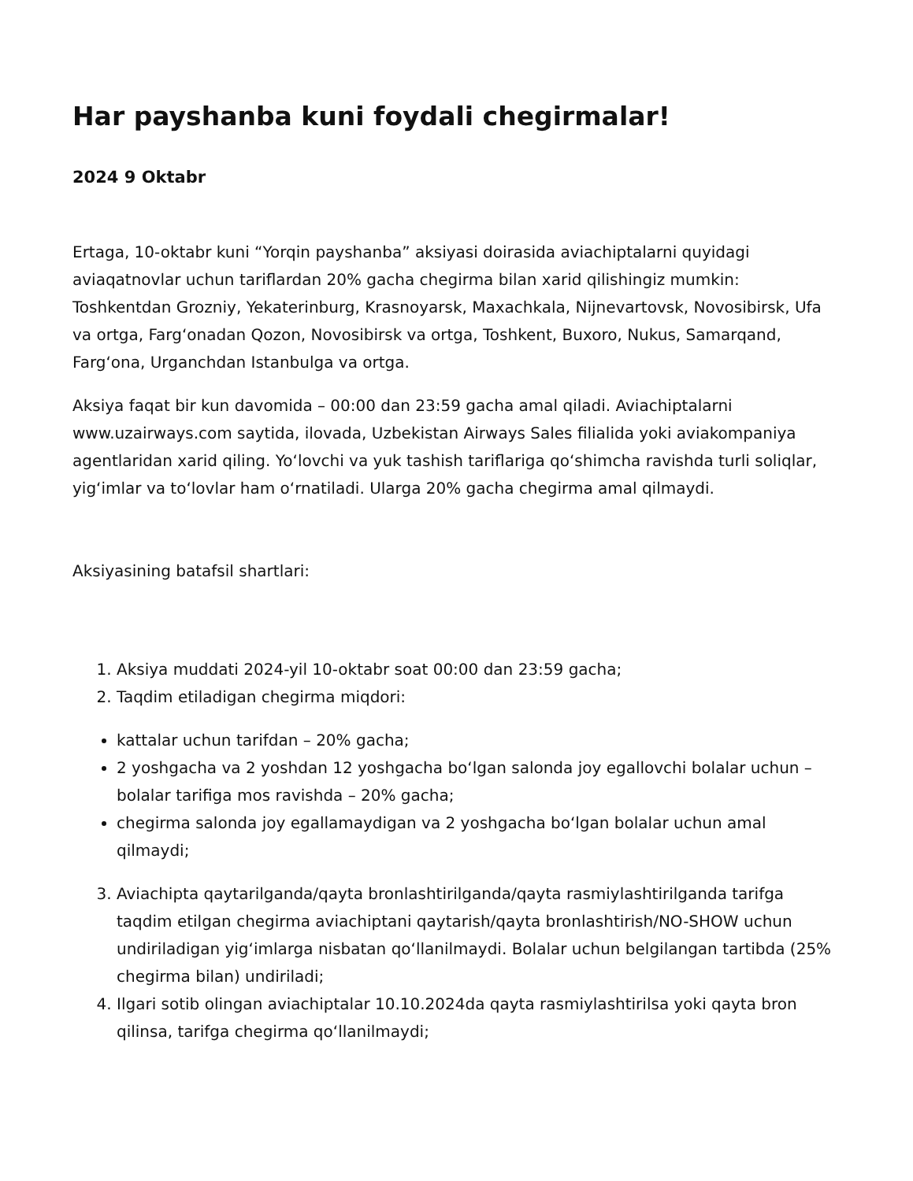Har payshanba kuni foydali chegirmalar!
2024 9 Oktabr
Ertaga, 10-oktabr kuni “Yorqin payshanba” aksiyasi doirasida aviachiptalarni quyidagi aviaqatnovlar uchun tariflardan 20% gacha chegirma bilan xarid qilishingiz mumkin: Toshkentdan Grozniy, Yekaterinburg, Krasnoyarsk, Maxachkala, Nijnevartovsk, Novosibirsk, Ufa va ortga, Fargʻonadan Qozon, Novosibirsk va ortga, Toshkent, Buxoro, Nukus, Samarqand, Fargʻona, Urganchdan Istanbulga va ortga.
Aksiya faqat bir kun davomida – 00:00 dan 23:59 gacha amal qiladi. Aviachiptalarni www.uzairways.com saytida, ilovada, Uzbekistan Airways Sales filialida yoki aviakompaniya agentlaridan xarid qiling. Yoʻlovchi va yuk tashish tariflariga qoʻshimcha ravishda turli soliqlar, yigʻimlar va toʻlovlar ham oʻrnatiladi. Ularga 20% gacha chegirma amal qilmaydi.
Aksiyasining batafsil shartlari:
1. Aksiya muddati 2024-yil 10-oktabr soat 00:00 dan 23:59 gacha;
2. Taqdim etiladigan chegirma miqdori:
kattalar uchun tarifdan – 20% gacha;
2 yoshgacha va 2 yoshdan 12 yoshgacha boʻlgan salonda joy egallovchi bolalar uchun – bolalar tarifiga mos ravishda – 20% gacha;
chegirma salonda joy egallamaydigan va 2 yoshgacha boʻlgan bolalar uchun amal qilmaydi;
3. Aviachipta qaytarilganda/qayta bronlashtirilganda/qayta rasmiylashtirilganda tarifga taqdim etilgan chegirma aviachiptani qaytarish/qayta bronlashtirish/NO-SHOW uchun undiriladigan yigʻimlarga nisbatan qoʻllanilmaydi. Bolalar uchun belgilangan tartibda (25% chegirma bilan) undiriladi;
4. Ilgari sotib olingan aviachiptalar 10.10.2024da qayta rasmiylashtirilsa yoki qayta bron qilinsa, tarifga chegirma qoʻllanilmaydi;